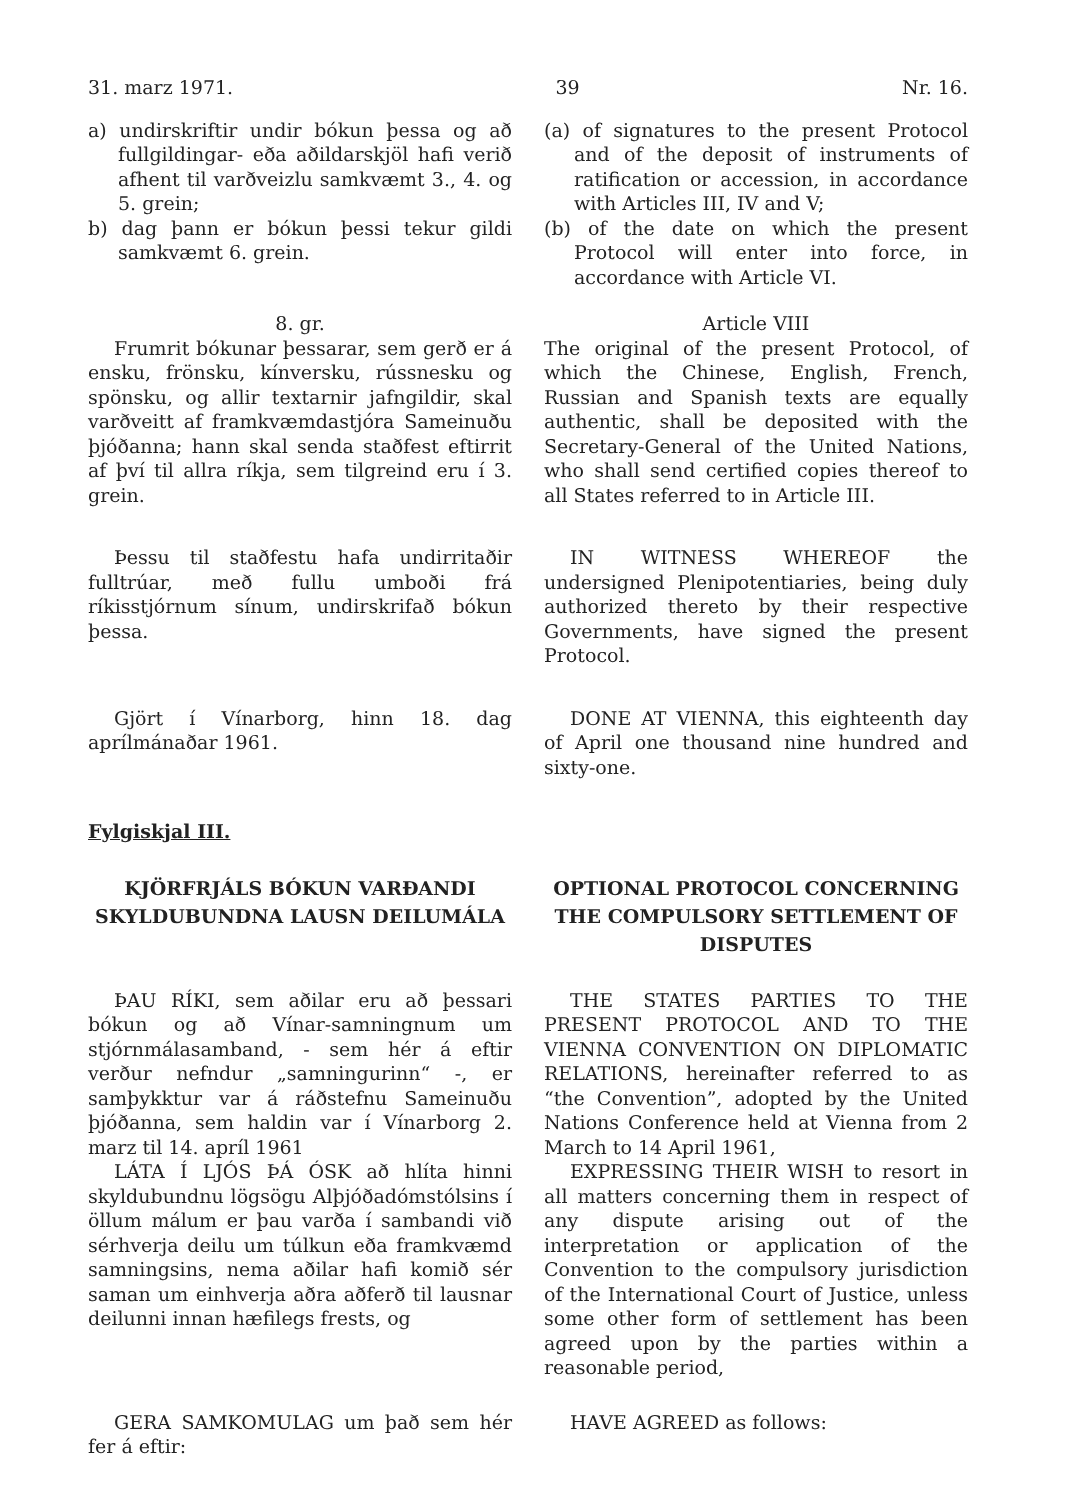31. marz 1971. 39 Nr. 16.
a) undirskriftir undir bókun þessa og að fullgildingar- eða aðildarskjöl hafi verið afhent til varðveizlu samkvæmt 3., 4. og 5. grein;
b) dag þann er bókun þessi tekur gildi samkvæmt 6. grein.
(a) of signatures to the present Protocol and of the deposit of instruments of ratification or accession, in accordance with Articles III, IV and V;
(b) of the date on which the present Protocol will enter into force, in accordance with Article VI.
8. gr.
Frumrit bókunar þessarar, sem gerð er á ensku, frönsku, kínversku, rússnesku og spönsku, og allir textarnir jafngildir, skal varðveitt af framkvæmdastjóra Sameinuðu þjóðanna; hann skal senda staðfest eftirrit af því til allra ríkja, sem tilgreind eru í 3. grein.
Article VIII
The original of the present Protocol, of which the Chinese, English, French, Russian and Spanish texts are equally authentic, shall be deposited with the Secretary-General of the United Nations, who shall send certified copies thereof to all States referred to in Article III.
Þessu til staðfestu hafa undirritaðir fulltrúar, með fullu umboði frá ríkisstjórnum sínum, undirskrifað bókun þessa.
IN WITNESS WHEREOF the undersigned Plenipotentiaries, being duly authorized thereto by their respective Governments, have signed the present Protocol.
Gjört í Vínarborg, hinn 18. dag aprílmánaðar 1961.
DONE AT VIENNA, this eighteenth day of April one thousand nine hundred and sixty-one.
Fylgiskjal III.
KJÖRFRJÁLS BÓKUN VARÐANDI SKYLDUBUNDNA LAUSN DEILUMÁLA
OPTIONAL PROTOCOL CONCERNING THE COMPULSORY SETTLEMENT OF DISPUTES
ÞAU RÍKI, sem aðilar eru að þessari bókun og að Vínar-samningnum um stjórnmálasamband, - sem hér á eftir verður nefndur „samningurinn“ -, er samþykktur var á ráðstefnu Sameinuðu þjóðanna, sem haldin var í Vínarborg 2. marz til 14. apríl 1961
LÁTA Í LJÓS ÞÁ ÓSK að hlíta hinni skyldubundnu lögsögu Alþjóðadómstólsins í öllum málum er þau varða í sambandi við sérhverja deilu um túlkun eða framkvæmd samningsins, nema aðilar hafi komið sér saman um einhverja aðra aðferð til lausnar deilunni innan hæfilegs frests, og
THE STATES PARTIES TO THE PRESENT PROTOCOL AND TO THE VIENNA CONVENTION ON DIPLOMATIC RELATIONS, hereinafter referred to as “the Convention”, adopted by the United Nations Conference held at Vienna from 2 March to 14 April 1961,
EXPRESSING THEIR WISH to resort in all matters concerning them in respect of any dispute arising out of the interpretation or application of the Convention to the compulsory jurisdiction of the International Court of Justice, unless some other form of settlement has been agreed upon by the parties within a reasonable period,
GERA SAMKOMULAG um það sem hér fer á eftir:
HAVE AGREED as follows: